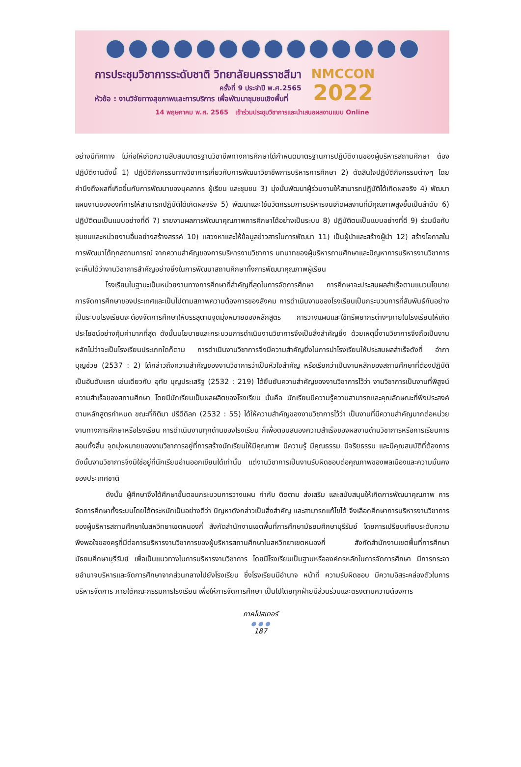การประชุมวิชาการระดับชาติ วิทยาลัยนครราชสีมา
ครั้งที่ 9 ประจำปี พ.ศ.2565
หัวข้อ : งานวิจัยทางสุขภาพและการบริการ เพื่อพัฒนาชุมชนเชิงพื้นที่
NMCCON
2022
14 พฤษภาคม พ.ศ. 2565 เข้าร่วมประชุมวิชาการและนำเสนอผลงานแบบ Online
อย่างมีทิศทาง ไม่ก่อให้เกิดความสับสนมาตรฐานวิชาชีพทางการศึกษาได้กำหนดมาตรฐานการปฏิบัติงานของผู้บริหารสถานศึกษา ต้องปฏิบัติงานดังนี้ 1) ปฏิบัติกิจกรรมทางวิชาการเกี่ยวกับการพัฒนาวิชาชีพการบริหารการศึกษา 2) ตัดสินใจปฏิบัติกิจกรรมต่างๆ โดยคำนึงถึงผลที่เกิดขึ้นกับการพัฒนาของบุคลากร ผู้เรียน และชุมชน 3) มุ่งมั่นพัฒนาผู้ร่วมงานให้สามารถปฏิบัติได้เกิดผลจริง 4) พัฒนาแผนงานขององค์การให้สามารถปฏิบัติได้เกิดผลจริง 5) พัฒนาและใช้นวัตกรรมการบริหารจนเกิดผลงานที่มีคุณภาพสูงขึ้นเป็นลำดับ 6) ปฏิบัติตนเป็นแบบอย่างที่ดี 7) รายงานผลการพัฒนาคุณภาพการศึกษาได้อย่างเป็นระบบ 8) ปฏิบัติตนเป็นแบบอย่างที่ดี 9) ร่วมมือกับชุมชนและหน่วยงานอื่นอย่างสร้างสรรค์ 10) แสวงหาและให้ข้อมูลข่าวสารในการพัฒนา 11) เป็นผู้นำและสร้างผู้นำ 12) สร้างโอกาสในการพัฒนาได้ทุกสถานการณ์ จากความสำคัญของการบริหารงานวิชาการ บทบาทของผู้บริหารถานศึกษาและปัญหาการบริหารงานวิชาการ จะเห็นได้ว่างานวิชาการสำคัญอย่างยิ่งในการพัฒนาสถานศึกษาทั้งการพัฒนาคุณภาพผู้เรียน
โรงเรียนในฐานะเป็นหน่วยงานทางการศึกษาที่สำคัญที่สุดในการจัดการศึกษา การศึกษาจะประสบผลสำเร็จตามแนวนโยบายการจัดการศึกษาของประเทศและเป็นไปตามสภาพความต้องการของสังคม การดำเนินงานของโรงเรียนเป็นกระบวนการที่สัมพันธ์กันอย่างเป็นระบบโรงเรียนจะต้องจัดการศึกษาให้บรรลุตามจุดมุ่งหมายของหลักสูตร การวางแผนและใช้ทรัพยากรต่างๆภายในโรงเรียนให้เกิดประโยชน์อย่างคุ้มค่ามากที่สุด ดังนั้นนโยบายและกระบวนการดำเนินงานวิชาการจึงเป็นสิ่งสำคัญยิ่ง ด้วยเหตุนี้งานวิชาการจึงถือเป็นงานหลักไม่ว่าจะเป็นโรงเรียนประเภทใดก็ตาม การดำเนินงานวิชาการจึงมีความสำคัญยิ่งในการนำโรงเรียนให้ประสบผลสำเร็จดังที่ อำภา บุญช่วย (2537 : 2) ได้กล่าวถึงความสำคัญของงานวิชาการว่าเป็นหัวใจสำคัญ หรือเรียกว่าเป็นงานหลักของสถานศึกษาที่ต้องปฏิบัติเป็นอันดับแรก เช่นเดียวกับ อุทัย บุญประเสริฐ (2532 : 219) ได้ยืนยันความสำคัญของงานวิชาการไว้ว่า งานวิชาการเป็นงานที่พิสูจน์ความสำเร็จของสถานศึกษา โดยมีนักเรียนเป็นผลผลิตของโรงเรียน นั่นคือ นักเรียนมีความรู้ความสามารถและคุณลักษณะที่พึงประสงค์ตามหลักสูตรกำหนด ขณะที่กิติมา ปรีดีดิลก (2532 : 55) ได้ให้ความสำคัญของงานวิชาการไว้ว่า เป็นงานที่มีความสำคัญมากต่อหน่วยงานทางการศึกษาหรือโรงเรียน การดำเนินงานทุกด้านของโรงเรียน ก็เพื่อตอบสนองความสำเร็จของผลงานด้านวิชาการหรือการเรียนการสอนทั้งสิ้น จุดมุ่งหมายของงานวิชาการอยู่ที่การสร้างนักเรียนให้มีคุณภาพ มีความรู้ มีคุณธรรม มีจริยธรรม และมีคุณสมบัติที่ต้องการ ดังนั้นงานวิชาการจึงมิใช่อยู่ที่นักเรียนอ่านออกเขียนได้เท่านั้น แต่งานวิชาการเป็นงานรับผิดชอบต่อคุณภาพของพลเมืองและความมั่นคงของประเทศชาติ
ดังนั้น ผู้ศึกษาจึงได้ศึกษาขั้นตอนกระบวนการวางแผน กำกับ ติดตาม ส่งเสริม และสนับสนุนให้เกิดการพัฒนาคุณภาพ การจัดการศึกษาทั้งระบบโดยได้ตระหนักเป็นอย่างดีว่า ปัญหาดังกล่าวเป็นสิ่งสำคัญ และสามารถแก้ไขได้ จึงเลือกศึกษาการบริหารงานวิชาการของผู้บริหารสถานศึกษาในสหวิทยาเขตหนองกี่ สังกัดสำนักงานเขตพื้นที่การศึกษามัธยมศึกษาบุรีรัมย์ โดยการเปรียบเทียบระดับความพึงพอใจของครูที่มีต่อการบริหารงานวิชาการของผู้บริหารสถานศึกษาในสหวิทยาเขตหนองกี่ สังกัดสำนักงานเขตพื้นที่การศึกษามัธยมศึกษาบุรีรัมย์ เพื่อเป็นแนวทางในการบริหารงานวิชาการ โดยมีโรงเรียนเป็นฐานหรือองค์กรหลักในการจัดการศึกษา มีการกระจายอำนาจบริหารและจัดการศึกษาจากส่วนกลางไปยังโรงเรียน ซึ่งโรงเรียนมีอำนาจ หน้าที่ ความรับผิดชอบ มีความอิสระคล่องตัวในการบริหารจัดการ ภายใต้คณะกรรมการโรงเรียน เพื่อให้การจัดการศึกษา เป็นไปโดยทุกฝ่ายมีส่วนร่วมและตรงตามความต้องการ
ภาคโปสเตอร์
● ● ●
187